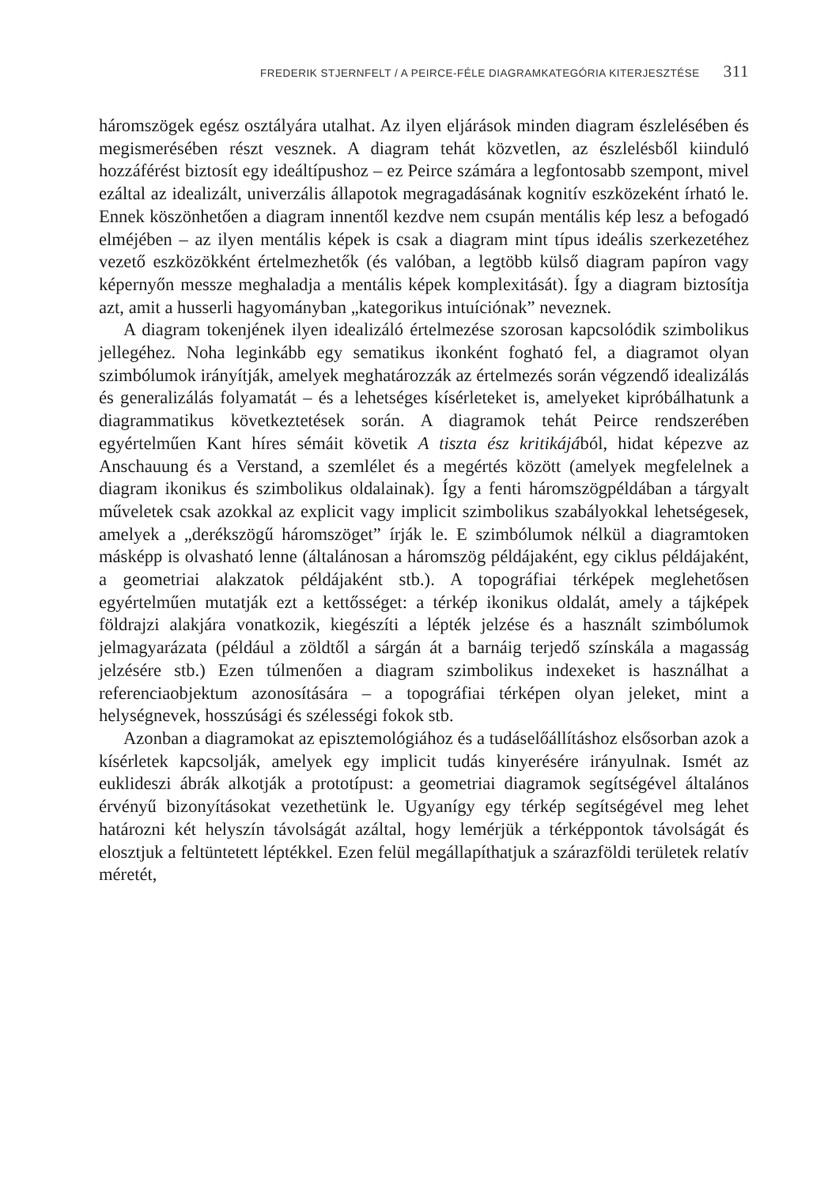FREDERIK STJERNFELT / A PEIRCE-FÉLE DIAGRAMKATEGÓRIA KITERJESZTÉSE 311
háromszögek egész osztályára utalhat. Az ilyen eljárások minden diagram észlelésében és megismerésében részt vesznek. A diagram tehát közvetlen, az észlelésből kiinduló hozzáférést biztosít egy ideáltípushoz – ez Peirce számára a legfontosabb szempont, mivel ezáltal az idealizált, univerzális állapotok megragadásának kognitív eszközeként írható le. Ennek köszönhetően a diagram innentől kezdve nem csupán mentális kép lesz a befogadó elméjében – az ilyen mentális képek is csak a diagram mint típus ideális szerkezetéhez vezető eszközökként értelmezhetők (és valóban, a legtöbb külső diagram papíron vagy képernyőn messze meghaladja a mentális képek komplexitását). Így a diagram biztosítja azt, amit a husserli hagyományban „kategorikus intuíciónak” neveznek.
A diagram tokenjének ilyen idealizáló értelmezése szorosan kapcsolódik szimbolikus jellegéhez. Noha leginkább egy sematikus ikonként fogható fel, a diagramot olyan szimbólumok irányítják, amelyek meghatározzák az értelmezés során végzendő idealizálás és generalizálás folyamatát – és a lehetséges kísérleteket is, amelyeket kipróbálhatunk a diagrammatikus következtetések során. A diagramok tehát Peirce rendszerében egyértelműen Kant híres sémáit követik A tiszta ész kritikájából, hidat képezve az Anschauung és a Verstand, a szemlélet és a megértés között (amelyek megfelelnek a diagram ikonikus és szimbolikus oldalainak). Így a fenti háromszögpéldában a tárgyalt műveletek csak azokkal az explicit vagy implicit szimbolikus szabályokkal lehetségesek, amelyek a „derékszögű háromszöget” írják le. E szimbólumok nélkül a diagramtoken másképp is olvasható lenne (általánosan a háromszög példájaként, egy ciklus példájaként, a geometriai alakzatok példájaként stb.). A topográfiai térképek meglehetősen egyértelműen mutatják ezt a kettősséget: a térkép ikonikus oldalát, amely a tájképek földrajzi alakjára vonatkozik, kiegészíti a lépték jelzése és a használt szimbólumok jelmagyarázata (például a zöldtől a sárgán át a barnáig terjedő színskála a magasság jelzésére stb.) Ezen túlmenően a diagram szimbolikus indexeket is használhat a referenciaobjektum azonosítására – a topográfiai térképen olyan jeleket, mint a helységnevek, hosszúsági és szélességi fokok stb.
Azonban a diagramokat az episztemológiához és a tudáselőállításhoz elsősorban azok a kísérletek kapcsolják, amelyek egy implicit tudás kinyerésére irányulnak. Ismét az euklideszi ábrák alkotják a prototípust: a geometriai diagramok segítségével általános érvényű bizonyításokat vezethetünk le. Ugyanígy egy térkép segítségével meg lehet határozni két helyszín távolságát azáltal, hogy lemérjük a térképpontok távolságát és elosztjuk a feltüntetett léptékkel. Ezen felül megállapíthatjuk a szárazföldi területek relatív méretét,